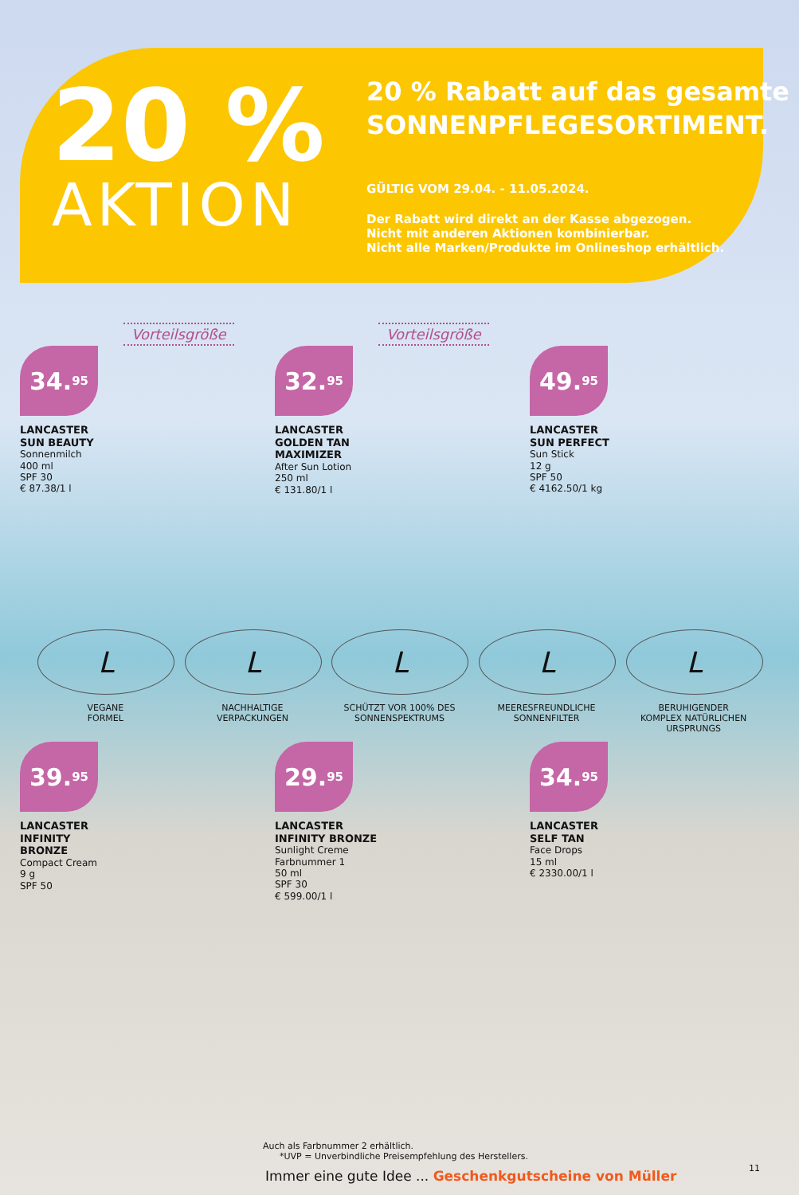20 %
AKTION
20 % Rabatt auf das gesamte
SONNENPFLEGESORTIMENT.
GÜLTIG VOM 29.04. - 11.05.2024.
Der Rabatt wird direkt an der Kasse abgezogen.
Nicht mit anderen Aktionen kombinierbar.
Nicht alle Marken/Produkte im Onlineshop erhältlich.
Vorteilsgröße
34.<sup>95</sup>
LANCASTER
SUN BEAUTY
Sonnenmilch
400 ml
SPF 30
€ 87.38/1 l
Vorteilsgröße
32.<sup>95</sup>
LANCASTER
GOLDEN TAN
MAXIMIZER
After Sun Lotion
250 ml
€ 131.80/1 l
.
49.<sup>95</sup>
LANCASTER
SUN PERFECT
Sun Stick
12 g
SPF 50
€ 4162.50/1 kg
L
VEGANE
FORMEL
L
NACHHALTIGE
VERPACKUNGEN
L
SCHÜTZT VOR 100% DES
SONNENSPEKTRUMS
L
MEERESFREUNDLICHE
SONNENFILTER
L
BERUHIGENDER
KOMPLEX NATÜRLICHEN
URSPRUNGS
39.<sup>95</sup>
LANCASTER
INFINITY
BRONZE
Compact Cream
9 g
SPF 50
29.<sup>95</sup>
LANCASTER
INFINITY BRONZE
Sunlight Creme
Farbnummer 1
50 ml
SPF 30
€ 599.00/1 l
34.<sup>95</sup>
LANCASTER
SELF TAN
Face Drops
15 ml
€ 2330.00/1 l
Auch als Farbnummer 2 erhältlich.
*UVP = Unverbindliche Preisempfehlung des Herstellers.
Immer eine gute Idee ... Geschenkgutscheine von Müller
11